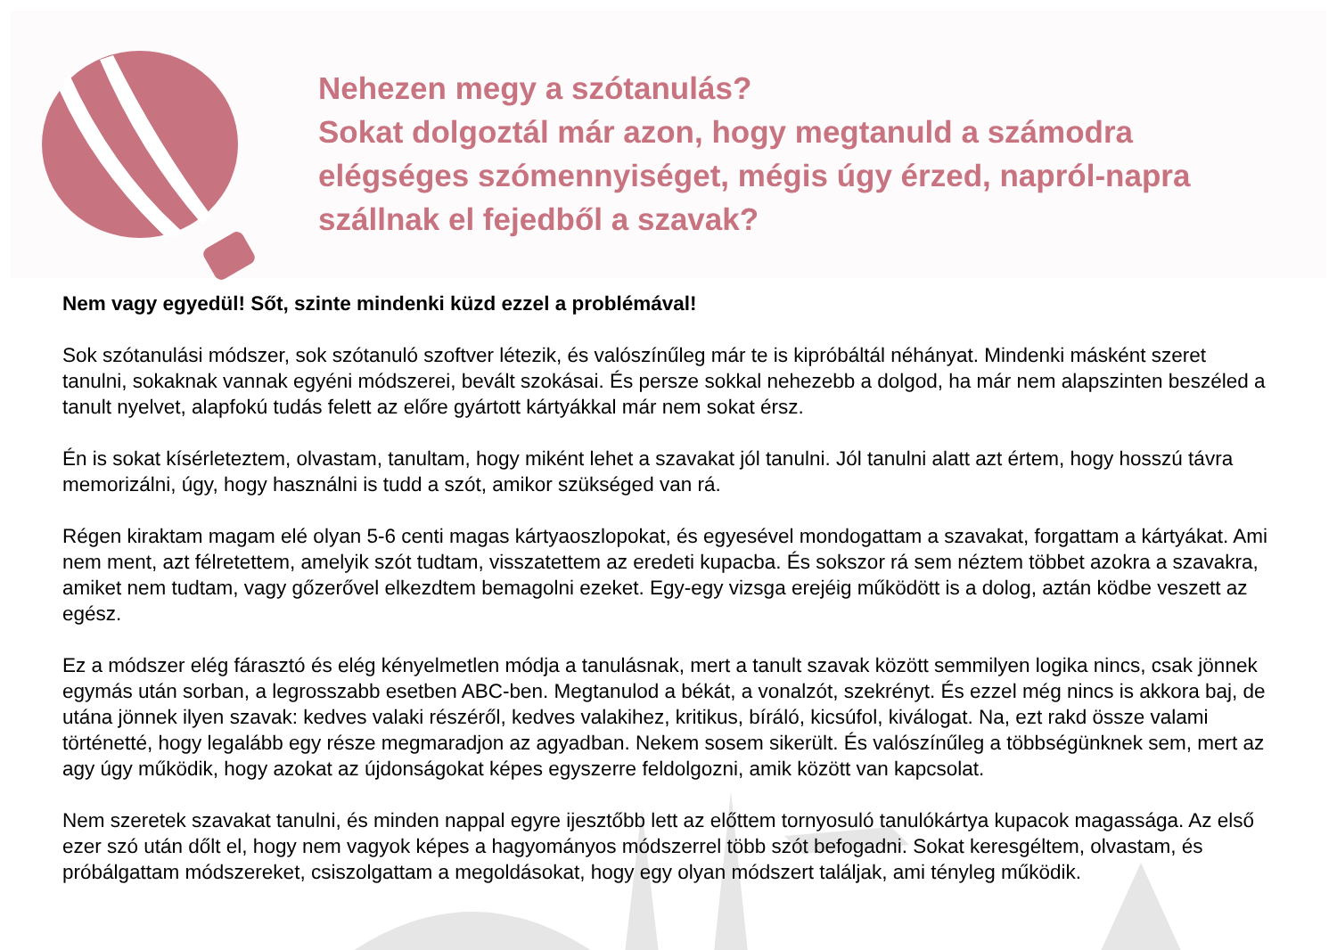Nehezen megy a szótanulás?
Sokat dolgoztál már azon, hogy megtanuld a számodra
elégséges szómennyiséget, mégis úgy érzed, napról-napra
szállnak el fejedből a szavak?
Nem vagy egyedül! Sőt, szinte mindenki küzd ezzel a problémával!
Sok szótanulási módszer, sok szótanuló szoftver létezik, és valószínűleg már te is kipróbáltál néhányat. Mindenki másként szeret tanulni, sokaknak vannak egyéni módszerei, bevált szokásai. És persze sokkal nehezebb a dolgod, ha már nem alapszinten beszéled a tanult nyelvet, alapfokú tudás felett az előre gyártott kártyákkal már nem sokat érsz.
Én is sokat kísérleteztem, olvastam, tanultam, hogy miként lehet a szavakat jól tanulni. Jól tanulni alatt azt értem, hogy hosszú távra memorizálni, úgy, hogy használni is tudd a szót, amikor szükséged van rá.
Régen kiraktam magam elé olyan 5-6 centi magas kártyaoszlopokat, és egyesével mondogattam a szavakat, forgattam a kártyákat. Ami nem ment, azt félretettem, amelyik szót tudtam, visszatettem az eredeti kupacba. És sokszor rá sem néztem többet azokra a szavakra, amiket nem tudtam, vagy gőzerővel elkezdtem bemagolni ezeket. Egy-egy vizsga erejéig működött is a dolog, aztán ködbe veszett az egész.
Ez a módszer elég fárasztó és elég kényelmetlen módja a tanulásnak, mert a tanult szavak között semmilyen logika nincs, csak jönnek egymás után sorban, a legrosszabb esetben ABC-ben. Megtanulod a békát, a vonalzót, szekrényt. És ezzel még nincs is akkora baj, de utána jönnek ilyen szavak: kedves valaki részéről, kedves valakihez, kritikus, bíráló, kicsúfol, kiválogat. Na, ezt rakd össze valami történetté, hogy legalább egy része megmaradjon az agyadban. Nekem sosem sikerült. És valószínűleg a többségünknek sem, mert az agy úgy működik, hogy azokat az újdonságokat képes egyszerre feldolgozni, amik között van kapcsolat.
Nem szeretek szavakat tanulni, és minden nappal egyre ijesztőbb lett az előttem tornyosuló tanulókártya kupacok magassága. Az első ezer szó után dőlt el, hogy nem vagyok képes a hagyományos módszerrel több szót befogadni. Sokat keresgéltem, olvastam, és próbálgattam módszereket, csiszolgattam a megoldásokat, hogy egy olyan módszert találjak, ami tényleg működik.